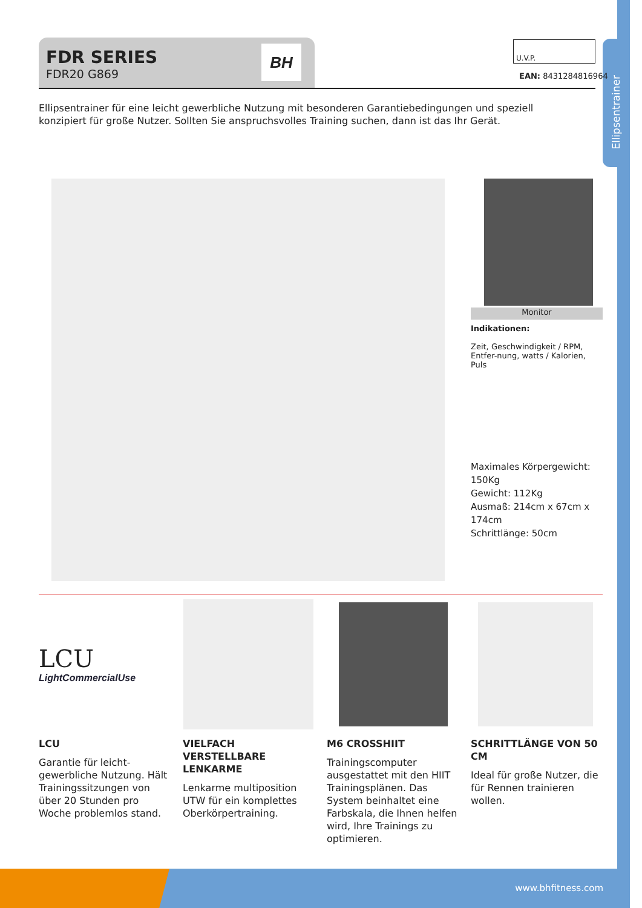Ellipsentrainer
FDR SERIES
FDR20 G869
BH
U.V.P.
EAN: 8431284816964
Ellipsentrainer für eine leicht gewerbliche Nutzung mit besonderen Garantiebedingungen und speziell konzipiert für große Nutzer. Sollten Sie anspruchsvolles Training suchen, dann ist das Ihr Gerät.
Monitor
Indikationen:
Zeit, Geschwindigkeit / RPM, Entfer-nung, watts / Kalorien, Puls
Maximales Körpergewicht: 150Kg
Gewicht: 112Kg
Ausmaß: 214cm x 67cm x 174cm
Schrittlänge: 50cm
LCU
LightCommercialUse
LCU
Garantie für leicht-gewerbliche Nutzung. Hält Trainingssitzungen von über 20 Stunden pro Woche problemlos stand.
VIELFACH VERSTELLBARE LENKARME
Lenkarme multiposition UTW für ein komplettes Oberkörpertraining.
M6 CROSSHIIT
Trainingscomputer ausgestattet mit den HIIT Trainingsplänen. Das System beinhaltet eine Farbskala, die Ihnen helfen wird, Ihre Trainings zu optimieren.
SCHRITTLÄNGE VON 50 CM
Ideal für große Nutzer, die für Rennen trainieren wollen.
www.bhfitness.com